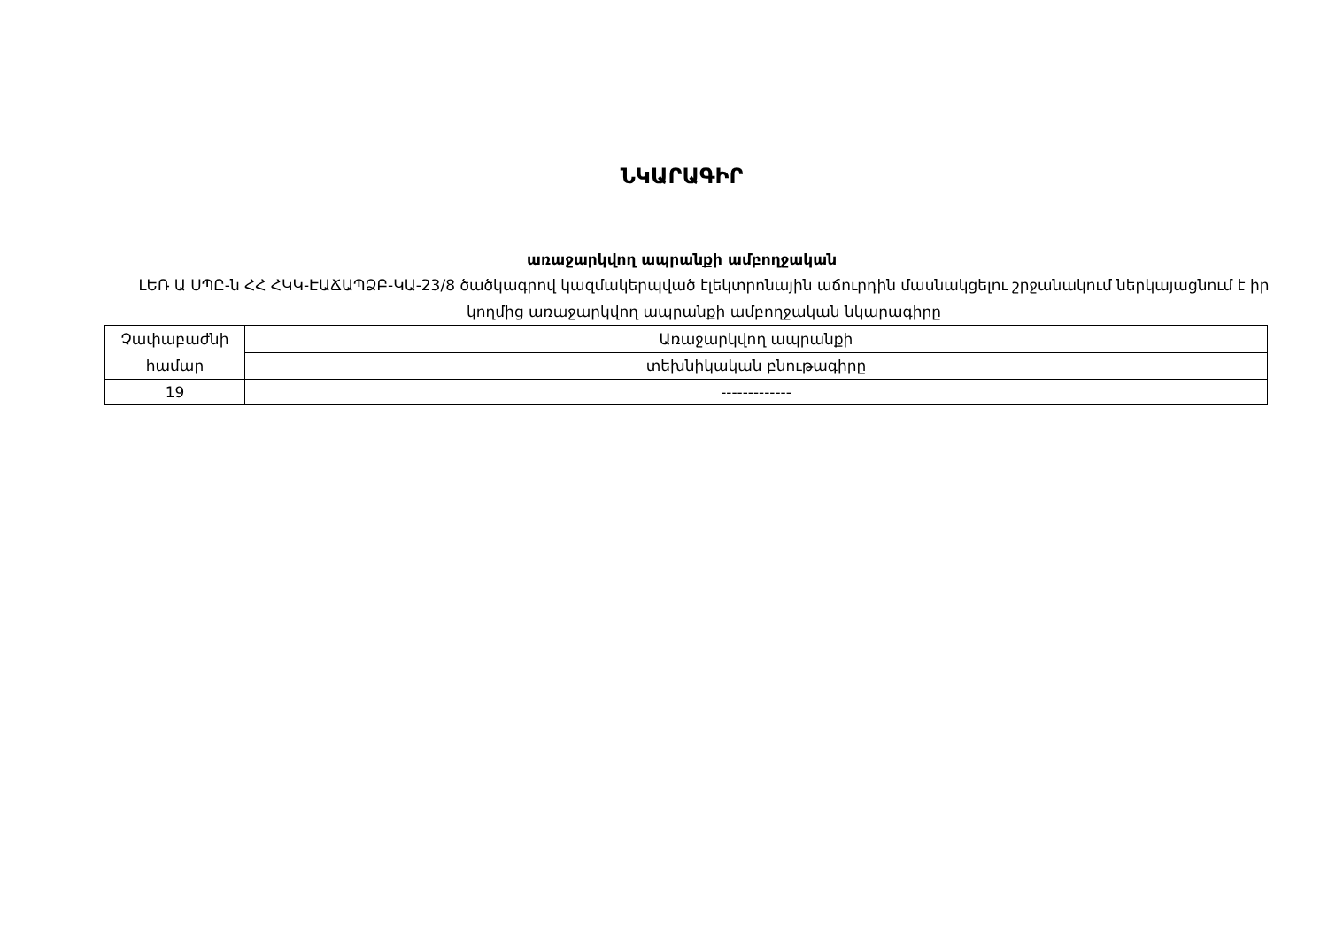ՆԿԱՐԱԳԻՐ
առաջարկվող ապրանքի ամբողջական
ԼԵՌ Ա ՍՊԸ-ն ՀՀ ՀԿԿ-ԷԱՃԱՊՁԲ-ԿԱ-23/8 ծածկագրով կազմակերպված էլեկտրոնային աճուրդին մասնակցելու շրջանակում ներկայացնում է իր կողմից առաջարկվող ապրանքի ամբողջական նկարագիրը
| Չափաբաժնի համար | Առաջարկվող ապրանքի |
| | տեխնիկական բնութագիրը |
| 19 | ------------- |